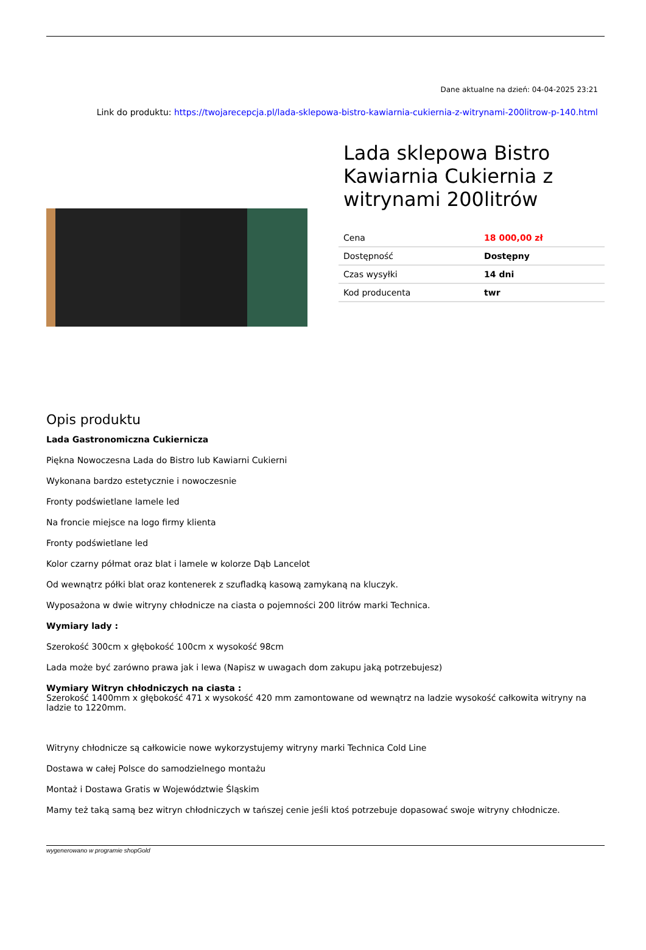Dane aktualne na dzień: 04-04-2025 23:21
Link do produktu: https://twojarecepcja.pl/lada-sklepowa-bistro-kawiarnia-cukiernia-z-witrynami-200litrow-p-140.html
Lada sklepowa Bistro Kawiarnia Cukiernia z witrynami 200litrów
| Cena | 18 000,00 zł |
| Dostępność | Dostępny |
| Czas wysyłki | 14 dni |
| Kod producenta | twr |
Opis produktu
Lada Gastronomiczna Cukiernicza
Piękna Nowoczesna Lada do Bistro lub Kawiarni Cukierni
Wykonana bardzo estetycznie i nowoczesnie
Fronty podświetlane lamele led
Na froncie miejsce na logo firmy klienta
Fronty podświetlane led
Kolor czarny półmat oraz blat i lamele w kolorze Dąb Lancelot
Od wewnątrz półki blat oraz kontenerek z szufladką kasową zamykaną na kluczyk.
Wyposażona w dwie witryny chłodnicze na ciasta o pojemności 200 litrów marki Technica.
Wymiary lady :
Szerokość 300cm x głębokość 100cm x wysokość 98cm
Lada może być zarówno prawa jak i lewa (Napisz w uwagach dom zakupu jaką potrzebujesz)
Wymiary Witryn chłodniczych na ciasta :
Szerokość 1400mm x głębokość 471 x wysokość 420 mm zamontowane od wewnątrz na ladzie wysokość całkowita witryny na ladzie to 1220mm.
Witryny chłodnicze są całkowicie nowe wykorzystujemy witryny marki Technica Cold Line
Dostawa w całej Polsce do samodzielnego montażu
Montaż i Dostawa Gratis w Województwie Śląskim
Mamy też taką samą bez witryn chłodniczych w tańszej cenie jeśli ktoś potrzebuje dopasować swoje witryny chłodnicze.
wygenerowano w programie shopGold